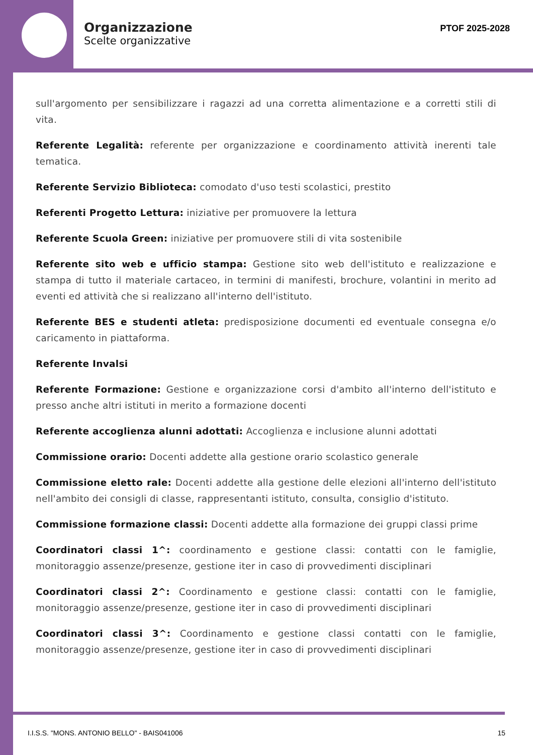Organizzazione
Scelte organizzative
PTOF 2025-2028
sull'argomento per sensibilizzare i ragazzi ad una corretta alimentazione e a corretti stili di vita.
Referente Legalità: referente per organizzazione e coordinamento attività inerenti tale tematica.
Referente Servizio Biblioteca: comodato d'uso testi scolastici, prestito
Referenti Progetto Lettura: iniziative per promuovere la lettura
Referente Scuola Green: iniziative per promuovere stili di vita sostenibile
Referente sito web e ufficio stampa: Gestione sito web dell'istituto e realizzazione e stampa di tutto il materiale cartaceo, in termini di manifesti, brochure, volantini in merito ad eventi ed attività che si realizzano all'interno dell'istituto.
Referente BES e studenti atleta: predisposizione documenti ed eventuale consegna e/o caricamento in piattaforma.
Referente Invalsi
Referente Formazione: Gestione e organizzazione corsi d'ambito all'interno dell'istituto e presso anche altri istituti in merito a formazione docenti
Referente accoglienza alunni adottati: Accoglienza e inclusione alunni adottati
Commissione orario: Docenti addette alla gestione orario scolastico generale
Commissione eletto rale: Docenti addette alla gestione delle elezioni all'interno dell'istituto nell'ambito dei consigli di classe, rappresentanti istituto, consulta, consiglio d'istituto.
Commissione formazione classi: Docenti addette alla formazione dei gruppi classi prime
Coordinatori classi 1^: coordinamento e gestione classi: contatti con le famiglie, monitoraggio assenze/presenze, gestione iter in caso di provvedimenti disciplinari
Coordinatori classi 2^: Coordinamento e gestione classi: contatti con le famiglie, monitoraggio assenze/presenze, gestione iter in caso di provvedimenti disciplinari
Coordinatori classi 3^: Coordinamento e gestione classi contatti con le famiglie, monitoraggio assenze/presenze, gestione iter in caso di provvedimenti disciplinari
I.I.S.S. "MONS. ANTONIO BELLO" - BAIS041006 15